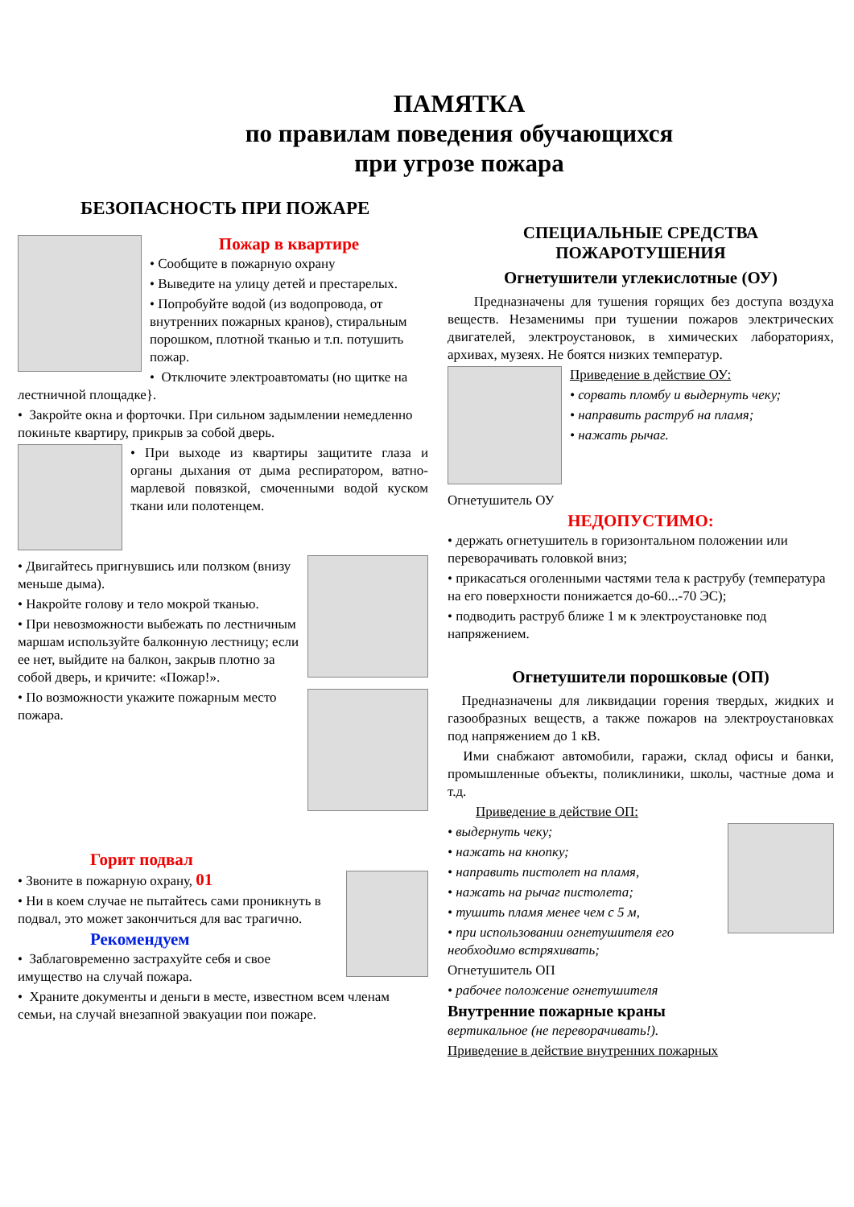ПАМЯТКА
по правилам поведения обучающихся
при угрозе пожара
БЕЗОПАСНОСТЬ ПРИ ПОЖАРЕ
Пожар в квартире
• Сообщите в пожарную охрану
• Выведите на улицу детей и престарелых.
• Попробуйте водой (из водопровода, от внутренних пожарных кранов), стиральным порошком, плотной тканью и т.п. потушить пожар.
• Отключите электроавтоматы (но щитке на лестничной площадке}.
• Закройте окна и форточки. При сильном задымлении немедленно покиньте квартиру, прикрыв за собой дверь.
• При выходе из квартиры защитите глаза и органы дыхания от дыма респиратором, ватно-марлевой повязкой, смоченными водой куском ткани или полотенцем.
• Двигайтесь пригнувшись или ползком (внизу меньше дыма).
• Накройте голову и тело мокрой тканью.
• При невозможности выбежать по лестничным маршам используйте балконную лестницу; если ее нет, выйдите на балкон, закрыв плотно за собой дверь, и кричите: «Пожар!».
• По возможности укажите пожарным место пожара.
Горит подвал
• Звоните в пожарную охрану, 01
• Ни в коем случае не пытайтесь сами проникнуть в подвал, это может закончиться для вас трагично.
Рекомендуем
• Заблаговременно застрахуйте себя и свое имущество на случай пожара.
• Храните документы и деньги в месте, известном всем членам семьи, на случай внезапной эвакуации пои пожаре.
СПЕЦИАЛЬНЫЕ СРЕДСТВА
ПОЖАРОТУШЕНИЯ
Огнетушители углекислотные (ОУ)
Предназначены для тушения горящих без доступа воздуха веществ. Незаменимы при тушении пожаров электрических двигателей, электроустановок, в химических лабораториях, архивах, музеях. Не боятся низких температур.
Приведение в действие ОУ:
• сорвать пломбу и выдернуть чеку;
• направить раструб на пламя;
• нажать рычаг.
Огнетушитель ОУ
НЕДОПУСТИМО:
• держать огнетушитель в горизонтальном положении или переворачивать головкой вниз;
• прикасаться оголенными частями тела к раструбу (температура на его поверхности понижается до-60...-70 ЭС);
• подводить раструб ближе 1 м к электроустановке под напряжением.
Огнетушители порошковые (ОП)
Предназначены для ликвидации горения твердых, жидких и газообразных веществ, а также пожаров на электроустановках под напряжением до 1 кВ.
Ими снабжают автомобили, гаражи, склад офисы и банки, промышленные объекты, поликлиники, школы, частные дома и т.д.
Приведение в действие ОП:
• выдернуть чеку;
• нажать на кнопку;
• направить пистолет на пламя,
• нажать на рычаг пистолета;
• тушить пламя менее чем с 5 м,
• при использовании огнетушителя его необходимо встряхивать;
Огнетушитель ОП
• рабочее положение огнетушителя
Внутренние пожарные краны
вертикальное (не переворачивать!).
Приведение в действие внутренних пожарных